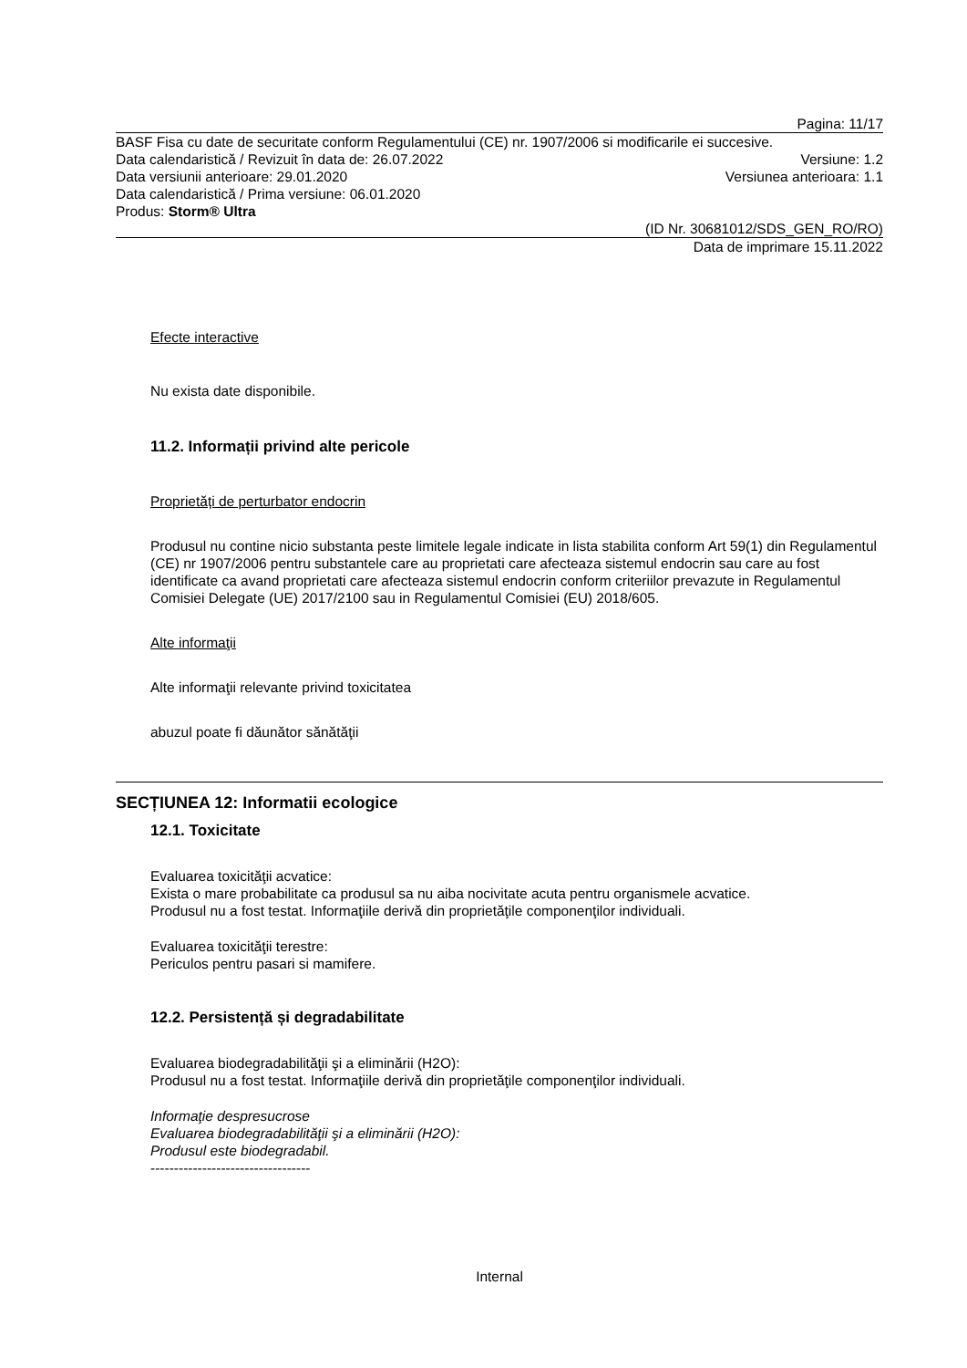Pagina: 11/17
BASF Fisa cu date de securitate conform Regulamentului (CE) nr. 1907/2006 si modificarile ei succesive.
Data calendaristică / Revizuit în data de: 26.07.2022 Versiune: 1.2
Data versiunii anterioare: 29.01.2020 Versiunea anterioara: 1.1
Data calendaristică / Prima versiune: 06.01.2020
Produs: Storm® Ultra
(ID Nr. 30681012/SDS_GEN_RO/RO)
Data de imprimare 15.11.2022
Efecte interactive
Nu exista date disponibile.
11.2. Informații privind alte pericole
Proprietăți de perturbator endocrin
Produsul nu contine nicio substanta peste limitele legale indicate in lista stabilita conform Art 59(1) din Regulamentul (CE) nr 1907/2006 pentru substantele care au proprietati care afecteaza sistemul endocrin sau care au fost identificate ca avand proprietati care afecteaza sistemul endocrin conform criteriilor prevazute in Regulamentul Comisiei Delegate (UE) 2017/2100 sau in Regulamentul Comisiei (EU) 2018/605.
Alte informaţii
Alte informaţii relevante privind toxicitatea
abuzul poate fi dăunător sănătăţii
SECȚIUNEA 12: Informatii ecologice
12.1. Toxicitate
Evaluarea toxicităţii acvatice:
Exista o mare probabilitate ca produsul sa nu aiba nocivitate acuta pentru organismele acvatice.
Produsul nu a fost testat. Informaţiile derivă din proprietăţile componenţilor individuali.
Evaluarea toxicităţii terestre:
Periculos pentru pasari si mamifere.
12.2. Persistență și degradabilitate
Evaluarea biodegradabilităţii şi a eliminării (H2O):
Produsul nu a fost testat. Informaţiile derivă din proprietăţile componenţilor individuali.
Informaţie despresucrose
Evaluarea biodegradabilităţii şi a eliminării (H2O):
Produsul este biodegradabil.
----------------------------------
Internal